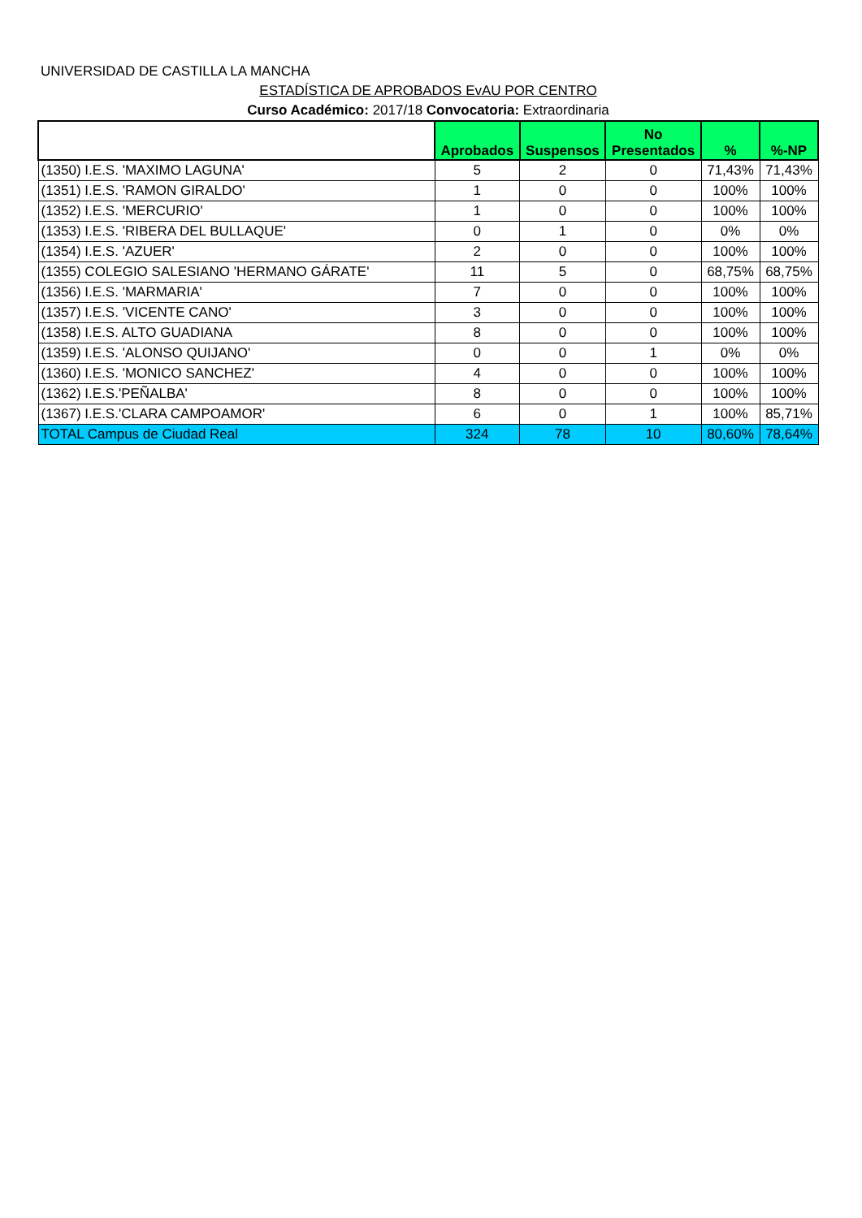UNIVERSIDAD DE CASTILLA LA MANCHA
ESTADÍSTICA DE APROBADOS EvAU POR CENTRO
Curso Académico: 2017/18 Convocatoria: Extraordinaria
| | Aprobados | Suspensos | No Presentados | % | %-NP |
| --- | --- | --- | --- | --- | --- |
| (1350) I.E.S. 'MAXIMO LAGUNA' | 5 | 2 | 0 | 71,43% | 71,43% |
| (1351) I.E.S. 'RAMON GIRALDO' | 1 | 0 | 0 | 100% | 100% |
| (1352) I.E.S. 'MERCURIO' | 1 | 0 | 0 | 100% | 100% |
| (1353) I.E.S. 'RIBERA DEL BULLAQUE' | 0 | 1 | 0 | 0% | 0% |
| (1354) I.E.S. 'AZUER' | 2 | 0 | 0 | 100% | 100% |
| (1355) COLEGIO SALESIANO 'HERMANO GÁRATE' | 11 | 5 | 0 | 68,75% | 68,75% |
| (1356) I.E.S. 'MARMARIA' | 7 | 0 | 0 | 100% | 100% |
| (1357) I.E.S. 'VICENTE CANO' | 3 | 0 | 0 | 100% | 100% |
| (1358) I.E.S. ALTO GUADIANA | 8 | 0 | 0 | 100% | 100% |
| (1359) I.E.S. 'ALONSO QUIJANO' | 0 | 0 | 1 | 0% | 0% |
| (1360) I.E.S. 'MONICO SANCHEZ' | 4 | 0 | 0 | 100% | 100% |
| (1362) I.E.S.'PEÑALBA' | 8 | 0 | 0 | 100% | 100% |
| (1367) I.E.S.'CLARA CAMPOAMOR' | 6 | 0 | 1 | 100% | 85,71% |
| TOTAL Campus de Ciudad Real | 324 | 78 | 10 | 80,60% | 78,64% |